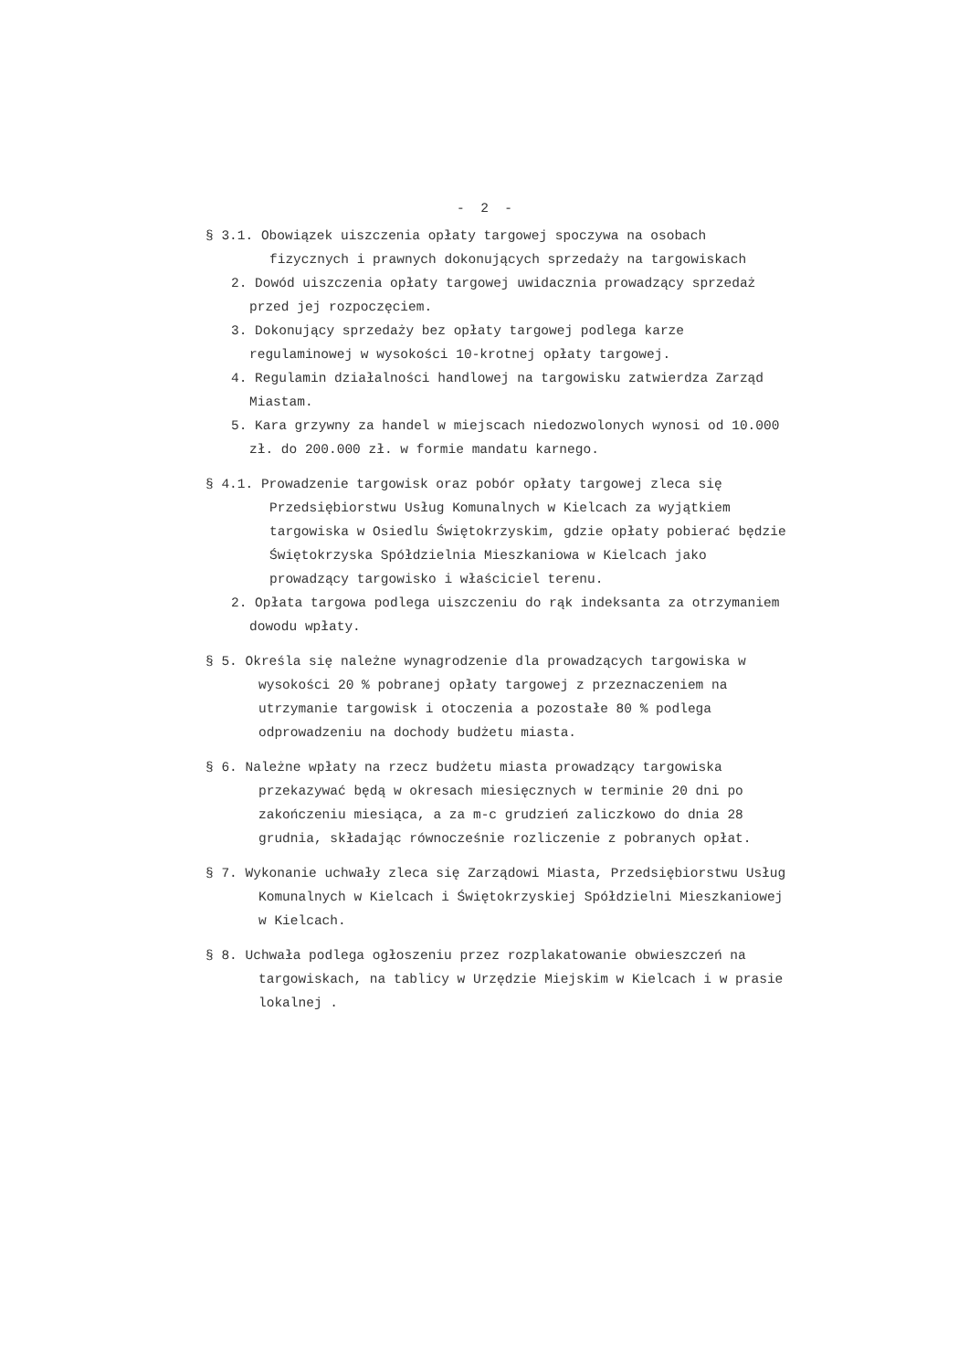- 2 -
§ 3.1. Obowiązek uiszczenia opłaty targowej spoczywa na osobach fizycznych i prawnych dokonujących sprzedaży na targowiskach
2. Dowód uiszczenia opłaty targowej uwidacznia prowadzący sprzedaż przed jej rozpoczęciem.
3. Dokonujący sprzedaży bez opłaty targowej podlega karze regulaminowej w wysokości 10-krotnej opłaty targowej.
4. Regulamin działalności handlowej na targowisku zatwierdza Zarząd Miastam.
5. Kara grzywny za handel w miejscach niedozwolonych wynosi od 10.000 zł. do 200.000 zł. w formie mandatu karnego.
§ 4.1. Prowadzenie targowisk oraz pobór opłaty targowej zleca się Przedsiębiorstwu Usług Komunalnych w Kielcach za wyjątkiem targowiska w Osiedlu Świętokrzyskim, gdzie opłaty pobierać będzie Świętokrzyska Spółdzielnia Mieszkaniowa w Kielcach jako prowadzący targowisko i właściciel terenu.
2. Opłata targowa podlega uiszczeniu do rąk indeksanta za otrzymaniem dowodu wpłaty.
§ 5. Określa się należne wynagrodzenie dla prowadzących targowiska w wysokości 20 % pobranej opłaty targowej z przeznaczeniem na utrzymanie targowisk i otoczenia a pozostałe 80 % podlega odprowadzeniu na dochody budżetu miasta.
§ 6. Należne wpłaty na rzecz budżetu miasta prowadzący targowiska przekazywać będą w okresach miesięcznych w terminie 20 dni po zakończeniu miesiąca, a za m-c grudzień zaliczkowo do dnia 28 grudnia, składając równocześnie rozliczenie z pobranych opłat.
§ 7. Wykonanie uchwały zleca się Zarządowi Miasta, Przedsiębiorstwu Usług Komunalnych w Kielcach i Świętokrzyskiej Spółdzielni Mieszkaniowej w Kielcach.
§ 8. Uchwała podlega ogłoszeniu przez rozplakatowanie obwieszczeń na targowiskach, na tablicy w Urzędzie Miejskim w Kielcach i w prasie lokalnej .